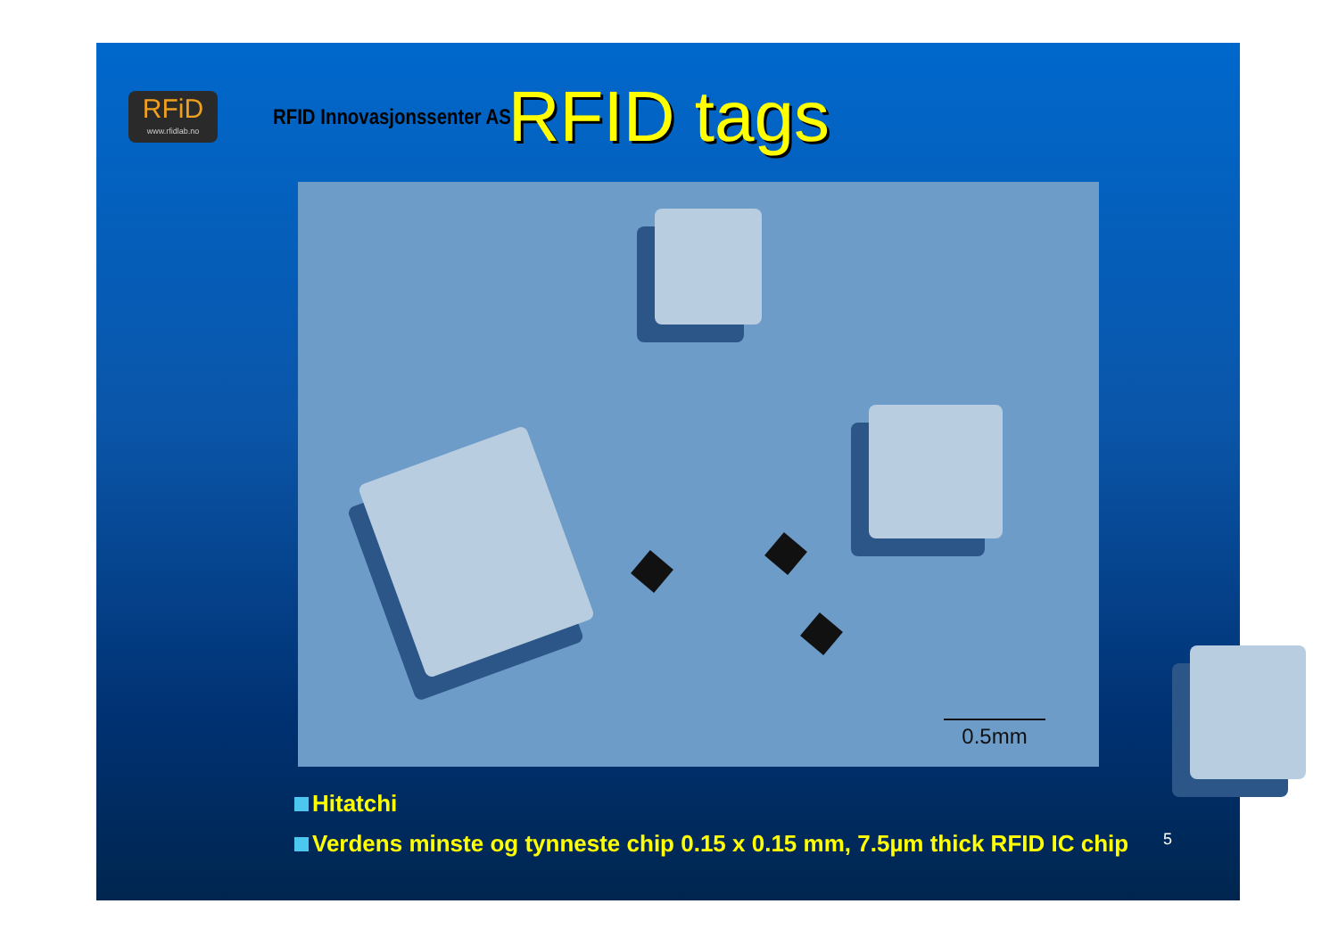RFiD
www.rfidlab.no
RFID Innovasjonssenter AS
RFID tags
0.5mm
Hitatchi
Verdens minste og tynneste chip 0.15 x 0.15 mm, 7.5µm thick RFID IC chip
5